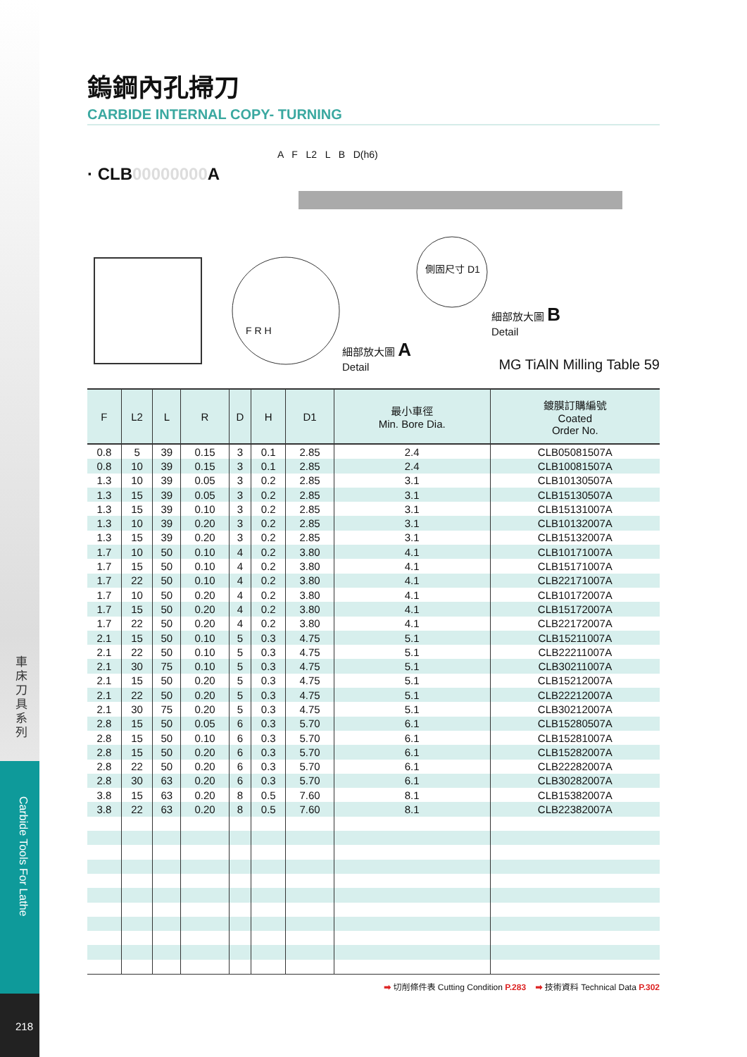車床刀具系列
Carbide Tools For Lathe
218
鎢鋼內孔掃刀
CARBIDE INTERNAL COPY- TURNING
· CLB00000000 A
A F L2 L B D(h6)
側固尺寸 D1
細部放大圖 B
Detail
F R H
細部放大圖 A
Detail
MG TiAlN Milling Table 59
| F | L2 | L | R | D | H | D1 | 最小車徑 Min. Bore Dia. | 鍍膜訂購編號 Coated Order No. |
| --- | --- | --- | --- | --- | --- | --- | --- | --- |
| 0.8 | 5 | 39 | 0.15 | 3 | 0.1 | 2.85 | 2.4 | CLB05081507A |
| 0.8 | 10 | 39 | 0.15 | 3 | 0.1 | 2.85 | 2.4 | CLB10081507A |
| 1.3 | 10 | 39 | 0.05 | 3 | 0.2 | 2.85 | 3.1 | CLB10130507A |
| 1.3 | 15 | 39 | 0.05 | 3 | 0.2 | 2.85 | 3.1 | CLB15130507A |
| 1.3 | 15 | 39 | 0.10 | 3 | 0.2 | 2.85 | 3.1 | CLB15131007A |
| 1.3 | 10 | 39 | 0.20 | 3 | 0.2 | 2.85 | 3.1 | CLB10132007A |
| 1.3 | 15 | 39 | 0.20 | 3 | 0.2 | 2.85 | 3.1 | CLB15132007A |
| 1.7 | 10 | 50 | 0.10 | 4 | 0.2 | 3.80 | 4.1 | CLB10171007A |
| 1.7 | 15 | 50 | 0.10 | 4 | 0.2 | 3.80 | 4.1 | CLB15171007A |
| 1.7 | 22 | 50 | 0.10 | 4 | 0.2 | 3.80 | 4.1 | CLB22171007A |
| 1.7 | 10 | 50 | 0.20 | 4 | 0.2 | 3.80 | 4.1 | CLB10172007A |
| 1.7 | 15 | 50 | 0.20 | 4 | 0.2 | 3.80 | 4.1 | CLB15172007A |
| 1.7 | 22 | 50 | 0.20 | 4 | 0.2 | 3.80 | 4.1 | CLB22172007A |
| 2.1 | 15 | 50 | 0.10 | 5 | 0.3 | 4.75 | 5.1 | CLB15211007A |
| 2.1 | 22 | 50 | 0.10 | 5 | 0.3 | 4.75 | 5.1 | CLB22211007A |
| 2.1 | 30 | 75 | 0.10 | 5 | 0.3 | 4.75 | 5.1 | CLB30211007A |
| 2.1 | 15 | 50 | 0.20 | 5 | 0.3 | 4.75 | 5.1 | CLB15212007A |
| 2.1 | 22 | 50 | 0.20 | 5 | 0.3 | 4.75 | 5.1 | CLB22212007A |
| 2.1 | 30 | 75 | 0.20 | 5 | 0.3 | 4.75 | 5.1 | CLB30212007A |
| 2.8 | 15 | 50 | 0.05 | 6 | 0.3 | 5.70 | 6.1 | CLB15280507A |
| 2.8 | 15 | 50 | 0.10 | 6 | 0.3 | 5.70 | 6.1 | CLB15281007A |
| 2.8 | 15 | 50 | 0.20 | 6 | 0.3 | 5.70 | 6.1 | CLB15282007A |
| 2.8 | 22 | 50 | 0.20 | 6 | 0.3 | 5.70 | 6.1 | CLB22282007A |
| 2.8 | 30 | 63 | 0.20 | 6 | 0.3 | 5.70 | 6.1 | CLB30282007A |
| 3.8 | 15 | 63 | 0.20 | 8 | 0.5 | 7.60 | 8.1 | CLB15382007A |
| 3.8 | 22 | 63 | 0.20 | 8 | 0.5 | 7.60 | 8.1 | CLB22382007A |
➡ 切削條件表 Cutting Condition P.283 ➡ 技術資料 Technical Data P.302